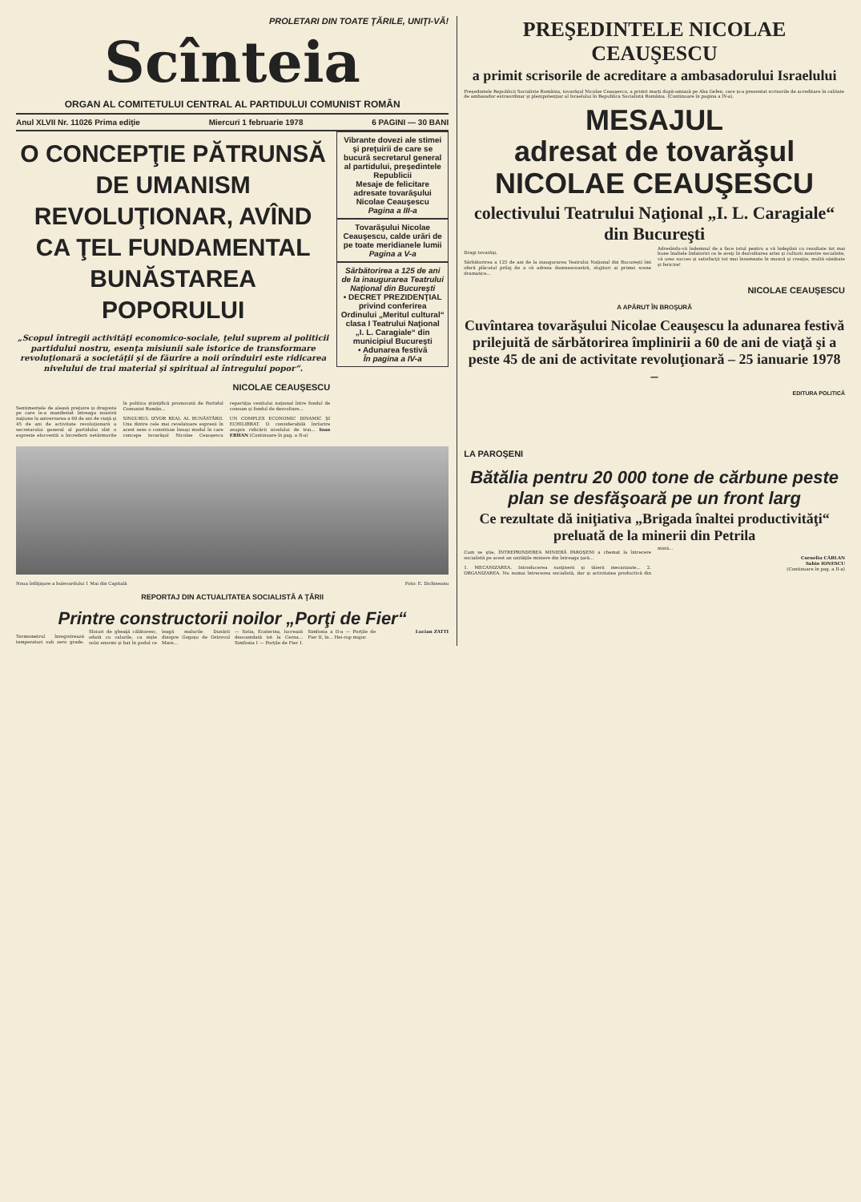PROLETARI DIN TOATE ŢĂRILE, UNIŢI-VĂ!
Scînteia
ORGAN AL COMITETULUI CENTRAL AL PARTIDULUI COMUNIST ROMÂN
Anul XLVII Nr. 11026 Prima ediţie Miercuri 1 februarie 1978 6 PAGINI — 30 BANI
O CONCEPŢIE PĂTRUNSĂ DE UMANISM REVOLUŢIONAR, AVÎND CA ŢEL FUNDAMENTAL BUNĂSTAREA POPORULUI
„Scopul întregii activităţi economico-sociale, ţelul suprem al politicii partidului nostru, esenţa misiunii sale istorice de transformare revoluţionară a societăţii şi de făurire a noii orînduiri este ridicarea nivelului de trai material şi spiritual al întregului popor“.
NICOLAE CEAUŞESCU
Sentimentele de aleasă preţuire şi dragoste pe care le-a manifestat întreaga noastră naţiune la aniversarea a 60 de ani de viaţă şi 45 de ani de activitate revoluţionară a secretarului general al partidului sînt o expresie elocventă a încrederii netărmurite în politica ştiinţifică promovată de Partidul Comunist Român...
SINGURUL IZVOR REAL AL BUNĂSTĂRII. Una dintre cele mai revelatoare expresii în acest sens o constituie însuşi modul în care concepe tovarăşul Nicolae Ceauşescu repartiţia venitului naţional între fondul de consum şi fondul de dezvoltare...
UN COMPLEX ECONOMIC DINAMIC ŞI ECHILIBRAT. O considerabilă înrîurire asupra ridicării nivelului de trai... Ioan ERHAN (Continuare în pag. a II-a)
Vibrante dovezi ale stimei şi preţuirii de care se bucură secretarul general al partidului, preşedintele Republicii
Mesaje de felicitare adresate tovarăşului Nicolae Ceauşescu
Pagina a III-a
Tovarăşului Nicolae Ceauşescu, calde urări de pe toate meridianele lumii
Pagina a V-a
Sărbătorirea a 125 de ani de la inaugurarea Teatrului Naţional din Bucureşti
• DECRET PREZIDENŢIAL privind conferirea Ordinului „Meritul cultural“ clasa I Teatrului Naţional „I. L. Caragiale“ din municipiul Bucureşti
• Adunarea festivă
În pagina a IV-a
PREŞEDINTELE NICOLAE CEAUŞESCU
a primit scrisorile de acreditare a ambasadorului Israelului
Preşedintele Republicii Socialiste România, tovarăşul Nicolae Ceauşescu, a primit marţi după-amiază pe Aba Gefen, care şi-a prezentat scrisorile de acreditare în calitate de ambasador extraordinar şi plenipotenţiar al Israelului în Republica Socialistă România. (Continuare în pagina a IV-a).
MESAJUL
adresat de tovarăşul
NICOLAE CEAUŞESCU
colectivului Teatrului Naţional „I. L. Caragiale“ din Bucureşti
Dragi tovarăşi,
Sărbătorirea a 125 de ani de la inaugurarea Teatrului Naţional din Bucureşti îmi oferă plăcutul prilej de a vă adresa dumneavoastră, slujitori ai primei scene dramatice...
Adresîndu-vă îndemnul de a face totul pentru a vă îndeplini cu rezultate tot mai bune înaltele îndatoriri ce le aveţi în dezvoltarea artei şi culturii noastre socialiste, vă urez succes şi satisfacţii tot mai însemnate în muncă şi creaţie, multă sănătate şi fericire!
NICOLAE CEAUŞESCU
A APĂRUT ÎN BROŞURĂ
Cuvîntarea tovarăşului Nicolae Ceauşescu la adunarea festivă prilejuită de sărbătorirea împlinirii a 60 de ani de viaţă şi a peste 45 de ani de activitate revoluţionară – 25 ianuarie 1978 –
EDITURA POLITICĂ
Noua înfăţişare a bulevardului 1 Mai din Capitală Foto: E. Dichiseanu
REPORTAJ DIN ACTUALITATEA SOCIALISTĂ A ŢĂRII
Printre constructorii noilor „Porţi de Fier“
Termometrul înregistrează temperaturi sub zero grade. Sloiuri de gheaţă călătoresc, odată cu valurile, ca nişte solzi enormi şi bat în podul ce leagă malurile Dunării dinspre Gogoşu de Ostrovul Mare...
— Sotia, Ecaterina, lucrează deocamdată tot la Cerna... Simfonia I — Porţile de Fier I. Simfonia a II-a — Porţile de Fier II, în... Hei-rup major.
Lucian ZATTI
LA PAROŞENI
Bătălia pentru 20 000 tone de cărbune peste plan se desfăşoară pe un front larg
Ce rezultate dă iniţiativa „Brigada înaltei productivităţi“ preluată de la minerii din Petrila
Cum se ştie, ÎNTREPRINDEREA MINIERĂ PAROŞENI a chemat la întrecere socialistă pe acest an unităţile miniere din întreaga ţară...
1. MECANIZAREA. Introducerea susţinerii şi tăierii mecanizate... 2. ORGANIZAREA. Nu numai întrecerea socialistă, dar şi activitatea productivă din mină...
Corneliu CÂRLAN
Sabin IONESCU
(Continuare în pag. a II-a)